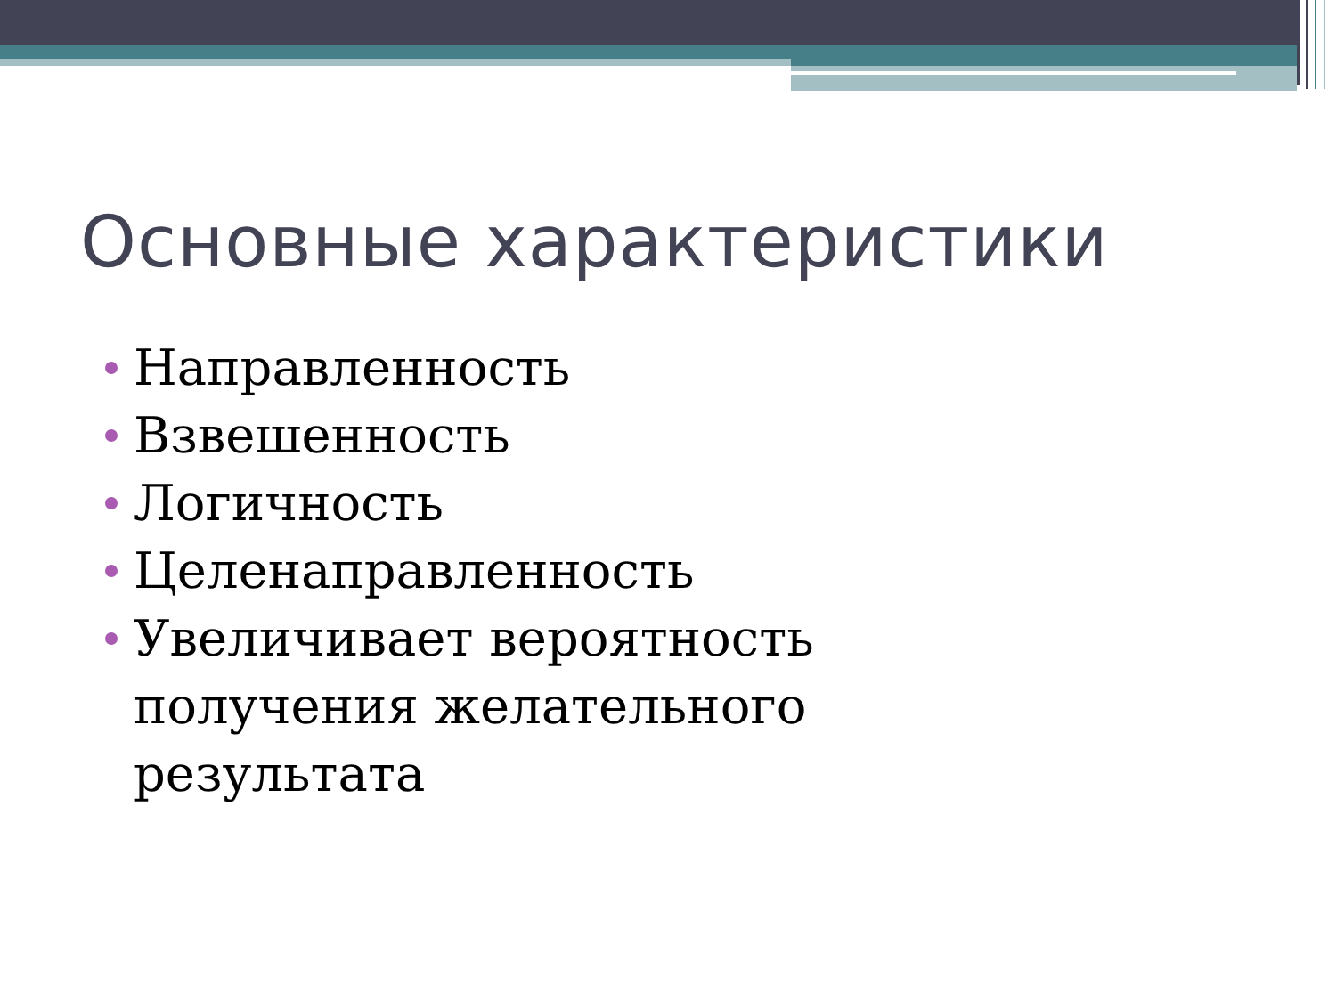Основные характеристики
Направленность
Взвешенность
Логичность
Целенаправленность
Увеличивает вероятность получения желательного результата